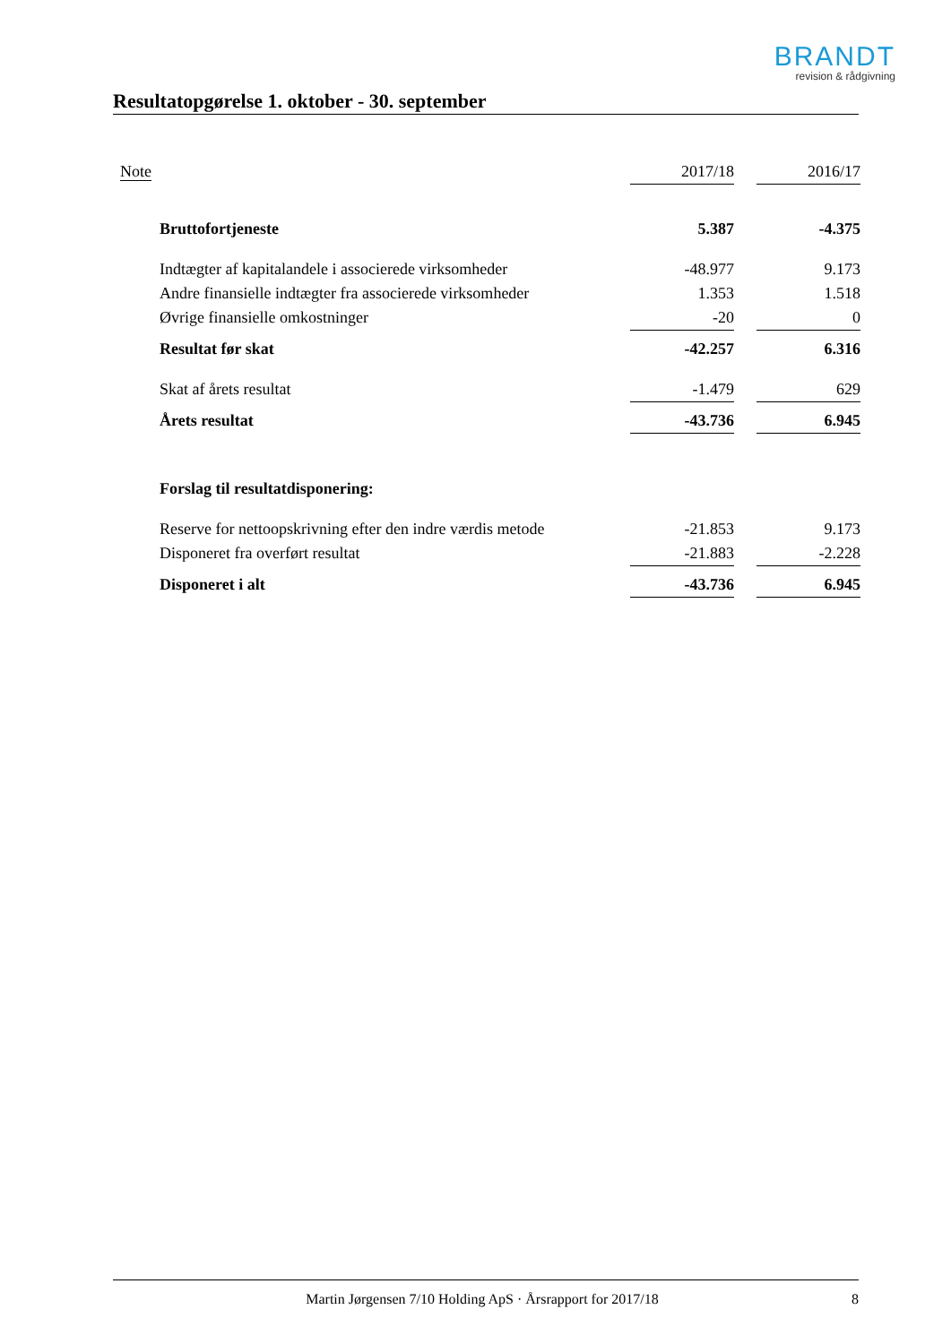BRANDT
revision & rådgivning
Resultatopgørelse 1. oktober - 30. september
| Note | | 2017/18 | | 2016/17 |
| --- | --- | --- | --- | --- |
| | Bruttofortjeneste | 5.387 | | -4.375 |
| | Indtægter af kapitalandele i associerede virksomheder | -48.977 | | 9.173 |
| | Andre finansielle indtægter fra associerede virksomheder | 1.353 | | 1.518 |
| | Øvrige finansielle omkostninger | -20 | | 0 |
| | Resultat før skat | -42.257 | | 6.316 |
| | Skat af årets resultat | -1.479 | | 629 |
| | Årets resultat | -43.736 | | 6.945 |
| | Forslag til resultatdisponering: | | | |
| | Reserve for nettoopskrivning efter den indre værdis metode | -21.853 | | 9.173 |
| | Disponeret fra overført resultat | -21.883 | | -2.228 |
| | Disponeret i alt | -43.736 | | 6.945 |
Martin Jørgensen 7/10 Holding ApS · Årsrapport for 2017/18 8